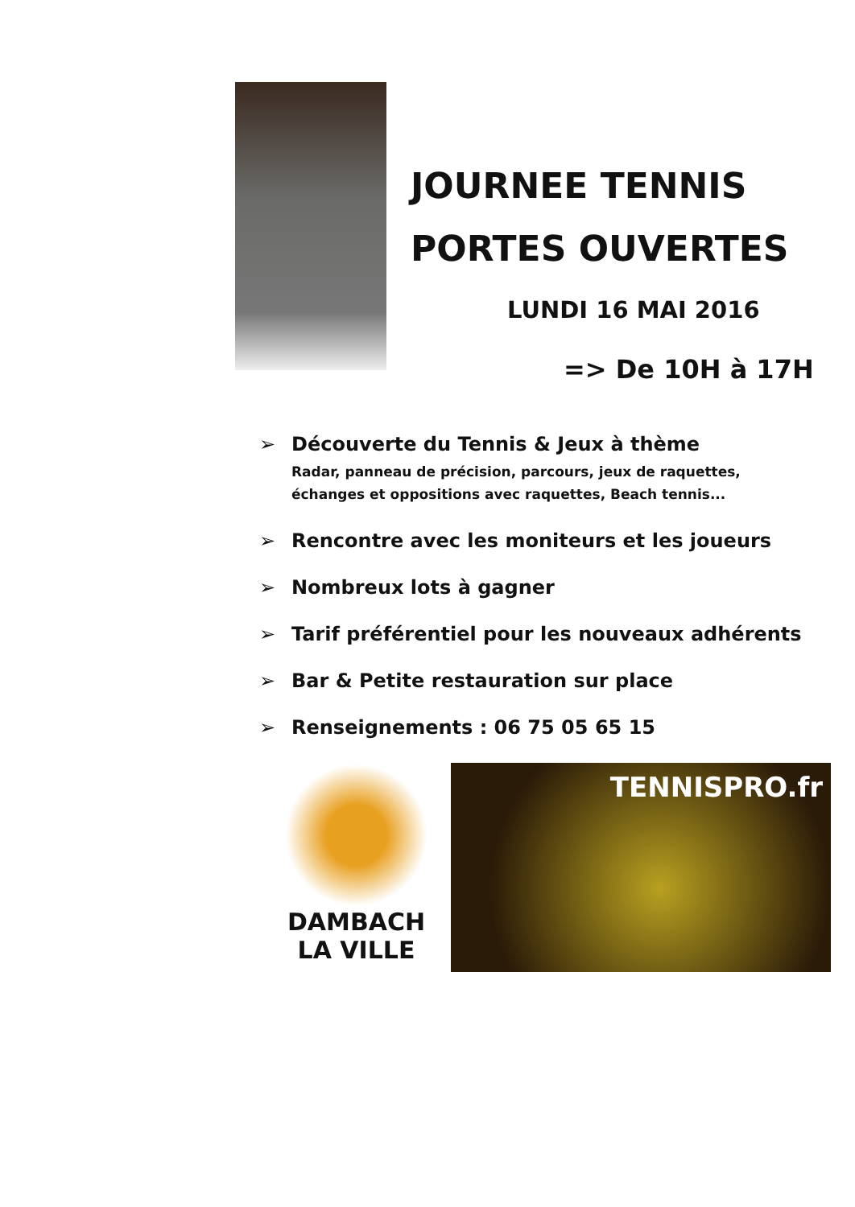JOURNEE TENNIS
PORTES OUVERTES
LUNDI 16 MAI 2016
=> De 10H à 17H
➢ Découverte du Tennis & Jeux à thème
Radar, panneau de précision, parcours, jeux de raquettes,
échanges et oppositions avec raquettes, Beach tennis...
➢ Rencontre avec les moniteurs et les joueurs
➢ Nombreux lots à gagner
➢ Tarif préférentiel pour les nouveaux adhérents
➢ Bar & Petite restauration sur place
➢ Renseignements : 06 75 05 65 15
DAMBACH
LA VILLE
TENNISPRO.fr